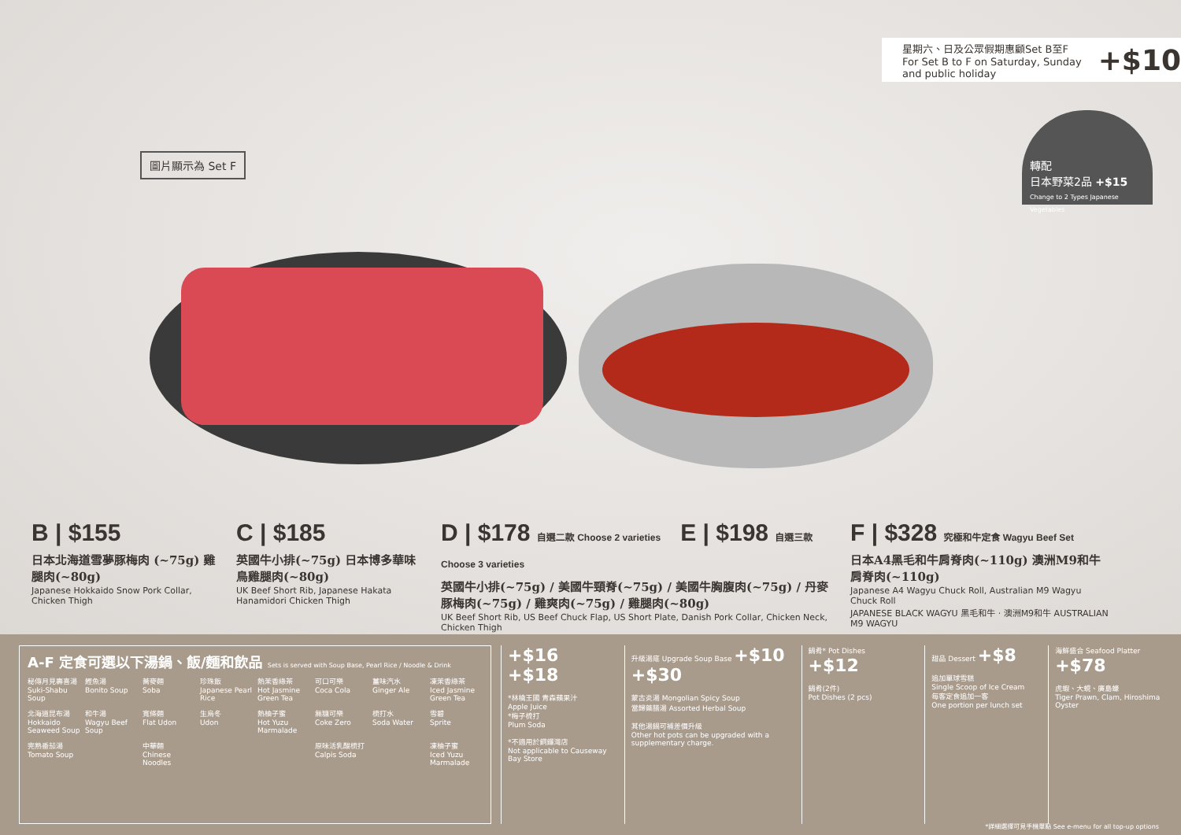星期六、日及公眾假期惠顧Set B至F
For Set B to F on Saturday, Sunday and public holiday
+$10
圖片顯示為 Set F
轉配
日本野菜2品 +$15
Change to 2 Types Japanese Vegetables
B | $155
日本北海道雪夢豚梅肉 (~75g) 雞腿肉(~80g)
Japanese Hokkaido Snow Pork Collar, Chicken Thigh
C | $185
英國牛小排(~75g) 日本博多華味鳥雞腿肉(~80g)
UK Beef Short Rib, Japanese Hakata Hanamidori Chicken Thigh
D | $178 自選二款 Choose 2 varieties E | $198 自選三款 Choose 3 varieties
英國牛小排(~75g) / 美國牛頸脊(~75g) / 美國牛胸腹肉(~75g) / 丹麥豚梅肉(~75g) / 雞爽肉(~75g) / 雞腿肉(~80g)
UK Beef Short Rib, US Beef Chuck Flap, US Short Plate, Danish Pork Collar, Chicken Neck, Chicken Thigh
F | $328 究極和牛定食 Wagyu Beef Set
日本A4黑毛和牛肩脊肉(~110g) 澳洲M9和牛肩脊肉(~110g)
Japanese A4 Wagyu Chuck Roll, Australian M9 Wagyu Chuck Roll
JAPANESE BLACK WAGYU 黑毛和牛 · 澳洲M9和牛 AUSTRALIAN M9 WAGYU
A-F 定食可選以下湯鍋、飯/麵和飲品 Sets is served with Soup Base, Pearl Rice / Noodle & Drink
秘傳月見壽喜湯
Suki-Shabu Soup
鰹魚湯
Bonito Soup
蕎麥麵
Soba
珍珠飯
Japanese Pearl Rice
熱茉香綠茶
Hot Jasmine Green Tea
可口可樂
Coca Cola
薑味汽水
Ginger Ale
凍茉香綠茶
Iced Jasmine Green Tea
北海道昆布湯
Hokkaido Seaweed Soup
和牛湯
Wagyu Beef Soup
寬條麵
Flat Udon
生烏冬
Udon
熱柚子蜜
Hot Yuzu Marmalade
無糖可樂
Coke Zero
梳打水
Soda Water
雪碧
Sprite
完熟番茄湯
Tomato Soup
中華麵
Chinese Noodles
原味活乳酸梳打
Calpis Soda
凍柚子蜜
Iced Yuzu Marmalade
+$16 +$18
*林檎王國 青森蘋果汁
Apple Juice
*梅子梳打
Plum Soda
*不適用於銅鑼灣店
Not applicable to Causeway Bay Store
升級湯底 Upgrade Soup Base +$10 +$30
蒙古炎湯 Mongolian Spicy Soup
當歸藥膳湯 Assorted Herbal Soup
其他湯鍋可補差價升級
Other hot pots can be upgraded with a supplementary charge.
鍋肴* Pot Dishes +$12
鍋肴(2件)
Pot Dishes (2 pcs)
甜品 Dessert +$8
追加單球雪糕
Single Scoop of Ice Cream
每客定食追加一客
One portion per lunch set
海鮮盛合 Seafood Platter +$78
虎蝦、大蜆、廣島蠔
Tiger Prawn, Clam, Hiroshima Oyster
*詳細選擇可見手機單點 See e-menu for all top-up options